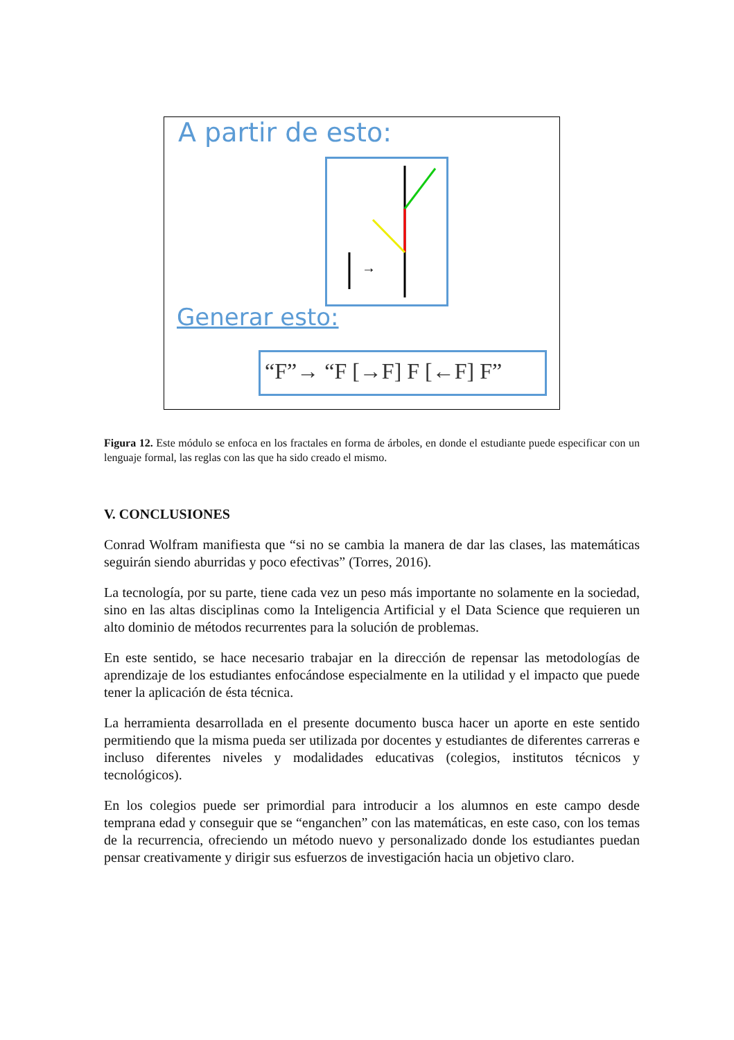A partir de esto:
→
Generar esto:
“F”→ “F [→F] F [←F] F”
Figura 12. Este módulo se enfoca en los fractales en forma de árboles, en donde el estudiante puede especificar con un lenguaje formal, las reglas con las que ha sido creado el mismo.
V. CONCLUSIONES
Conrad Wolfram manifiesta que “si no se cambia la manera de dar las clases, las matemáticas seguirán siendo aburridas y poco efectivas” (Torres, 2016).
La tecnología, por su parte, tiene cada vez un peso más importante no solamente en la sociedad, sino en las altas disciplinas como la Inteligencia Artificial y el Data Science que requieren un alto dominio de métodos recurrentes para la solución de problemas.
En este sentido, se hace necesario trabajar en la dirección de repensar las metodologías de aprendizaje de los estudiantes enfocándose especialmente en la utilidad y el impacto que puede tener la aplicación de ésta técnica.
La herramienta desarrollada en el presente documento busca hacer un aporte en este sentido permitiendo que la misma pueda ser utilizada por docentes y estudiantes de diferentes carreras e incluso diferentes niveles y modalidades educativas (colegios, institutos técnicos y tecnológicos).
En los colegios puede ser primordial para introducir a los alumnos en este campo desde temprana edad y conseguir que se “enganchen” con las matemáticas, en este caso, con los temas de la recurrencia, ofreciendo un método nuevo y personalizado donde los estudiantes puedan pensar creativamente y dirigir sus esfuerzos de investigación hacia un objetivo claro.